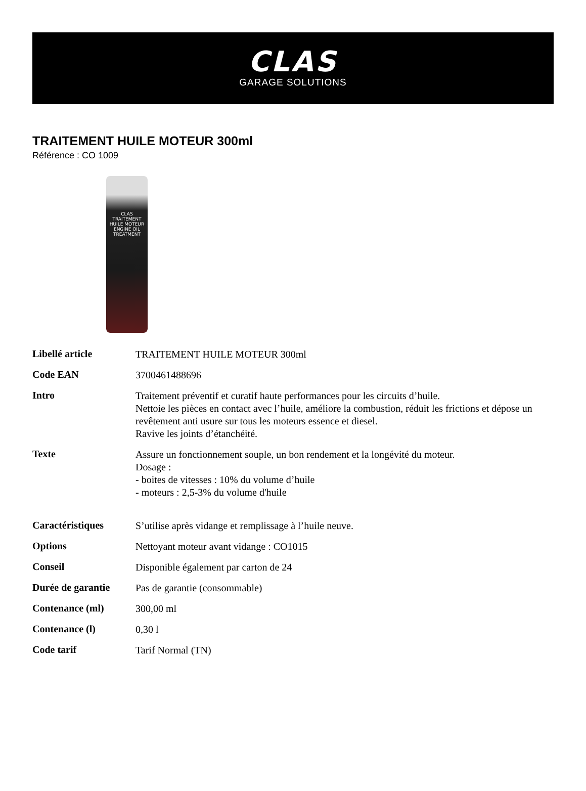CLAS
GARAGE SOLUTIONS
TRAITEMENT HUILE MOTEUR 300ml
Référence : CO 1009
CLAS
TRAITEMENT HUILE MOTEUR
ENGINE OIL TREATMENT
| Libellé article | TRAITEMENT HUILE MOTEUR 300ml |
| Code EAN | 3700461488696 |
| Intro | Traitement préventif et curatif haute performances pour les circuits d’huile. Nettoie les pièces en contact avec l’huile, améliore la combustion, réduit les frictions et dépose un revêtement anti usure sur tous les moteurs essence et diesel. Ravive les joints d’étanchéité. |
| Texte | Assure un fonctionnement souple, un bon rendement et la longévité du moteur. Dosage : - boites de vitesses : 10% du volume d’huile - moteurs : 2,5-3% du volume d'huile |
| Caractéristiques | S’utilise après vidange et remplissage à l’huile neuve. |
| Options | Nettoyant moteur avant vidange : CO1015 |
| Conseil | Disponible également par carton de 24 |
| Durée de garantie | Pas de garantie (consommable) |
| Contenance (ml) | 300,00 ml |
| Contenance (l) | 0,30 l |
| Code tarif | Tarif Normal (TN) |